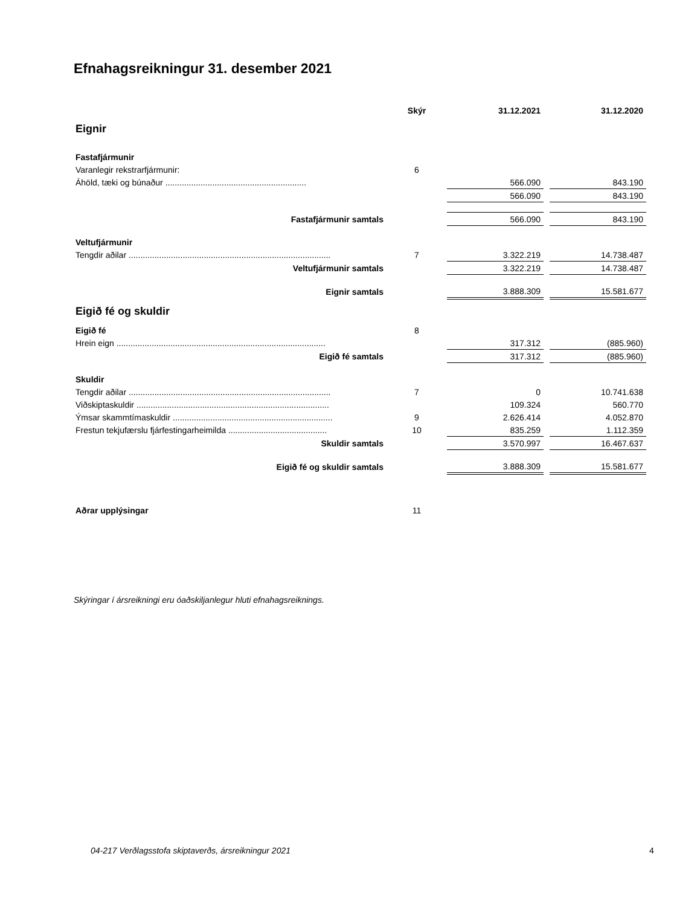Efnahagsreikningur 31. desember 2021
| | Skýr | 31.12.2021 | | 31.12.2020 |
| --- | --- | --- | --- | --- |
| Eignir | | | | |
| Fastafjármunir | | | | |
| Varanlegir rekstrarfjármunir: | 6 | | | |
| Áhöld, tæki og búnaður ............................................................ | | 566.090 | | 843.190 |
| | | 566.090 | | 843.190 |
| Fastafjármunir samtals | | 566.090 | | 843.190 |
| Veltufjármunir | | | | |
| Tengdir aðilar ...................................................................................... | 7 | 3.322.219 | | 14.738.487 |
| Veltufjármunir samtals | | 3.322.219 | | 14.738.487 |
| Eignir samtals | | 3.888.309 | | 15.581.677 |
| Eigið fé og skuldir | | | | |
| Eigið fé | 8 | | | |
| Hrein eign ......................................................................................... | | 317.312 | | (885.960) |
| Eigið fé samtals | | 317.312 | | (885.960) |
| Skuldir | | | | |
| Tengdir aðilar ...................................................................................... | 7 | 0 | | 10.741.638 |
| Viðskiptaskuldir .................................................................................. | | 109.324 | | 560.770 |
| Ýmsar skammtímaskuldir .................................................................... | 9 | 2.626.414 | | 4.052.870 |
| Frestun tekjufærslu fjárfestingarheimilda .......................................... | 10 | 835.259 | | 1.112.359 |
| Skuldir samtals | | 3.570.997 | | 16.467.637 |
| Eigið fé og skuldir samtals | | 3.888.309 | | 15.581.677 |
| Aðrar upplýsingar | 11 | | | |
Skýringar í ársreikningi eru óaðskiljanlegur hluti efnahagsreiknings.
04-217 Verðlagsstofa skiptaverðs, ársreikningur 2021
4